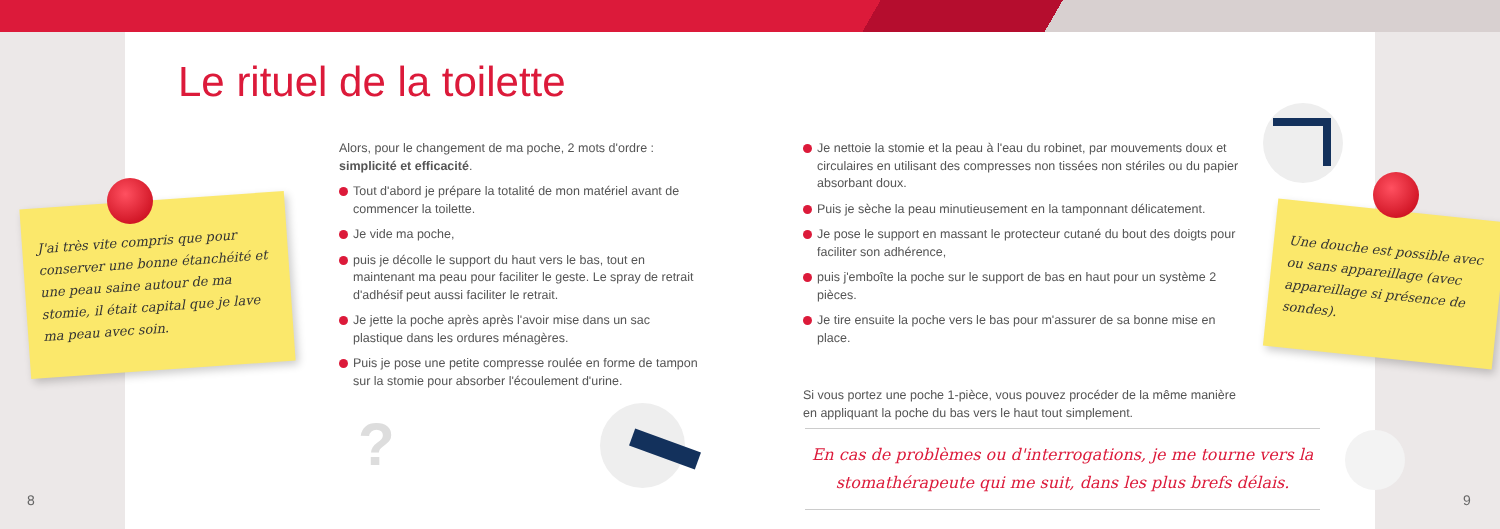Le rituel de la toilette
J'ai très vite compris que pour conserver une bonne étanchéité et une peau saine autour de ma stomie, il était capital que je lave ma peau avec soin.
Alors, pour le changement de ma poche, 2 mots d'ordre :
simplicité et efficacité.
Tout d'abord je prépare la totalité de mon matériel avant de commencer la toilette.
Je vide ma poche,
puis je décolle le support du haut vers le bas, tout en maintenant ma peau pour faciliter le geste. Le spray de retrait d'adhésif peut aussi faciliter le retrait.
Je jette la poche après après l'avoir mise dans un sac plastique dans les ordures ménagères.
Puis je pose une petite compresse roulée en forme de tampon sur la stomie pour absorber l'écoulement d'urine.
?
Je nettoie la stomie et la peau à l'eau du robinet, par mouvements doux et circulaires en utilisant des compresses non tissées non stériles ou du papier absorbant doux.
Puis je sèche la peau minutieusement en la tamponnant délicatement.
Je pose le support en massant le protecteur cutané du bout des doigts pour faciliter son adhérence,
puis j'emboîte la poche sur le support de bas en haut pour un système 2 pièces.
Je tire ensuite la poche vers le bas pour m'assurer de sa bonne mise en place.
Si vous portez une poche 1-pièce, vous pouvez procéder de la même manière en appliquant la poche du bas vers le haut tout simplement.
Une douche est possible avec ou sans appareillage (avec appareillage si présence de sondes).
En cas de problèmes ou d'interrogations, je me tourne vers la stomathérapeute qui me suit, dans les plus brefs délais.
8 9